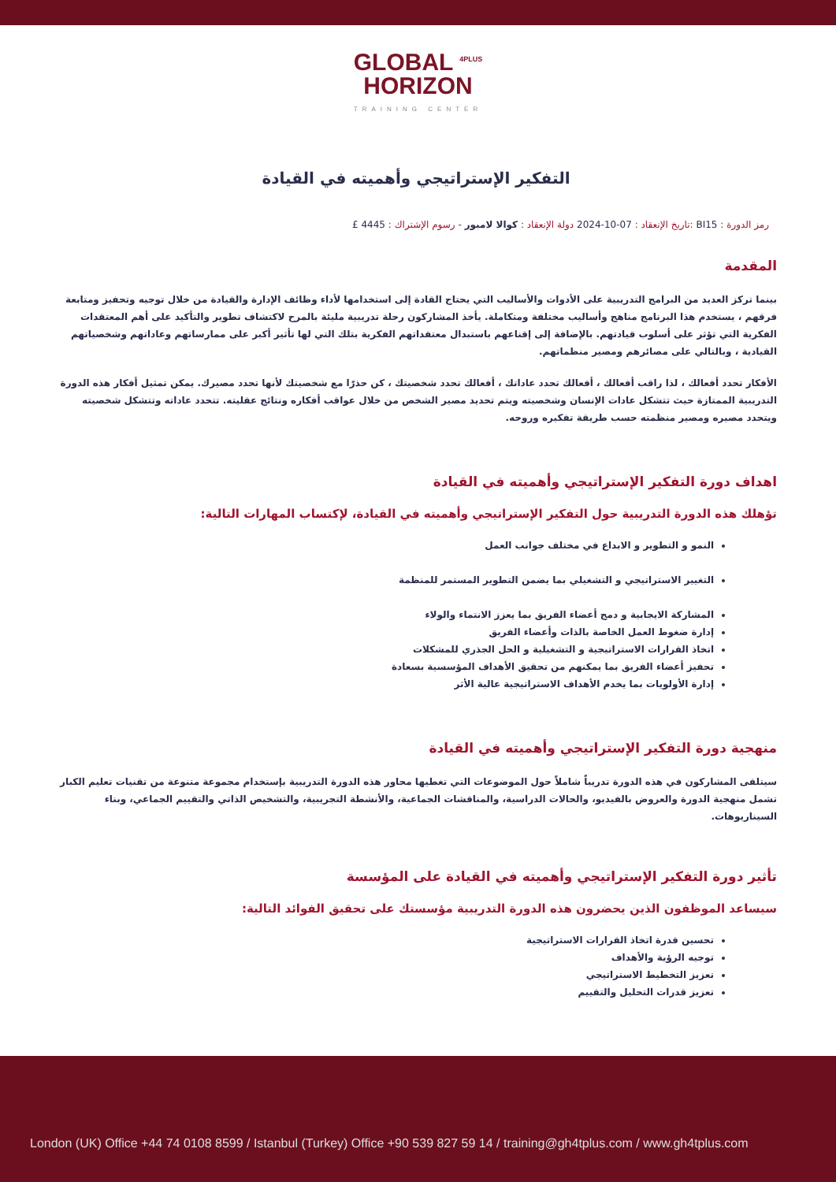GLOBAL <sup>4PLUS</sup>
HORIZON
TRAINING CENTER
التفكير الإستراتيجي وأهميته في القيادة
رمز الدورة : BI15 :تاريخ الإنعقاد : 07-10-2024 دولة الإنعقاد : كوالا لامبور - رسوم الإشتراك : 4445 £
المقدمة
بينما تركز العديد من البرامج التدريبية على الأدوات والأساليب التي يحتاج القادة إلى استخدامها لأداء وظائف الإدارة والقيادة من خلال توجيه وتحفيز ومتابعة فرقهم ، يستخدم هذا البرنامج مناهج وأساليب مختلفة ومتكاملة. يأخذ المشاركون رحلة تدريبية مليئة بالمرح لاكتشاف تطوير والتأكيد على أهم المعتقدات الفكرية التي تؤثر على أسلوب قيادتهم. بالإضافة إلى إقناعهم باستبدال معتقداتهم الفكرية بتلك التي لها تأثير أكبر على ممارساتهم وعاداتهم وشخصياتهم القيادية ، وبالتالي على مصائرهم ومصير منظماتهم.
الأفكار تحدد أفعالك ، لذا راقب أفعالك ، أفعالك تحدد عاداتك ، أفعالك تحدد شخصيتك ، كن حذرًا مع شخصيتك لأنها تحدد مصيرك. يمكن تمثيل أفكار هذه الدورة التدريبية الممتازة حيث تتشكل عادات الإنسان وشخصيته ويتم تحديد مصير الشخص من خلال عواقب أفكاره ونتائج عقليته. تتحدد عاداته وتتشكل شخصيته ويتحدد مصيره ومصير منظمته حسب طريقة تفكيره وروحه.
اهداف دورة التفكير الإستراتيجي وأهميته في القيادة
تؤهلك هذه الدورة التدريبية حول التفكير الإستراتيجي وأهميته في القيادة، لإكتساب المهارات التالية:
النمو و التطوير و الابداع في مختلف جوانب العمل
التغيير الاستراتيجي و التشغيلي بما يضمن التطوير المستمر للمنظمة
المشاركة الايجابية و دمج أعضاء الفريق بما يعزز الانتماء والولاء
إدارة ضغوط العمل الخاصة بالذات وأعضاء الفريق
اتخاذ القرارات الاستراتيجية و التشغيلية و الحل الجذري للمشكلات
تحفيز أعضاء الفريق بما يمكنهم من تحقيق الأهداف المؤسسية بسعادة
إدارة الأولويات بما يخدم الأهداف الاستراتيجية عالية الأثر
منهجية دورة التفكير الإستراتيجي وأهميته في القيادة
سيتلقى المشاركون في هذه الدورة تدريباً شاملاً حول الموضوعات التي تغطيها محاور هذه الدورة التدريبية بإستخدام مجموعة متنوعة من تقنيات تعليم الكبار تشمل منهجية الدورة والعروض بالفيديو، والحالات الدراسية، والمناقشات الجماعية، والأنشطة التجريبية، والتشخيص الذاتي والتقييم الجماعي، وبناء السيناريوهات.
تأثير دورة التفكير الإستراتيجي وأهميته في القيادة على المؤسسة
سيساعد الموظفون الذين يحضرون هذه الدورة التدريبية مؤسستك على تحقيق الفوائد التالية:
تحسين قدرة اتخاذ القرارات الاستراتيجية
توجيه الرؤية والأهداف
تعزيز التخطيط الاستراتيجي
تعزيز قدرات التحليل والتقييم
London (UK) Office +44 74 0108 8599 / Istanbul (Turkey) Office +90 539 827 59 14 / training@gh4tplus.com / www.gh4tplus.com